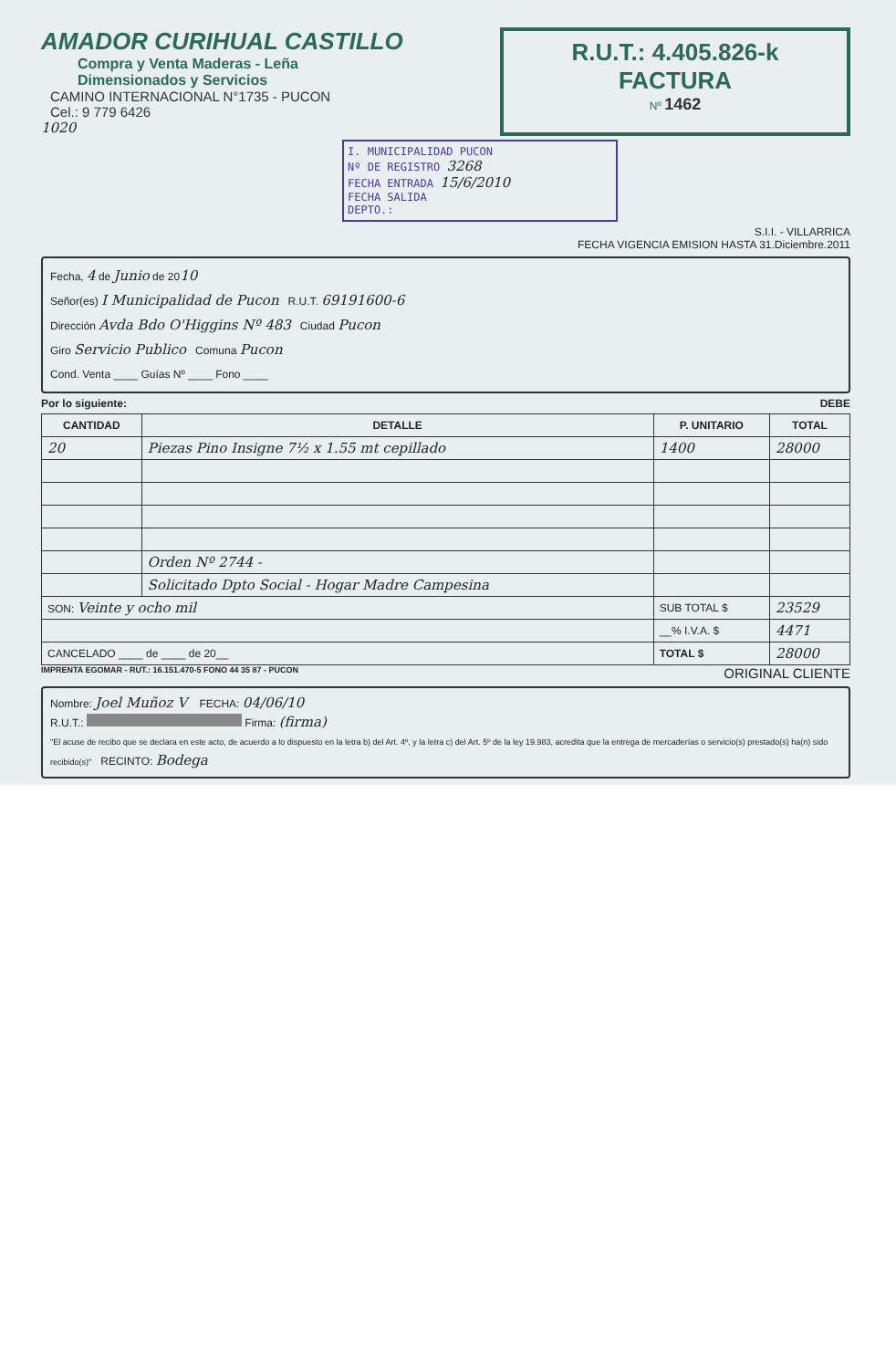AMADOR CURIHUAL CASTILLO
Compra y Venta Maderas - Leña
Dimensionados y Servicios
CAMINO INTERNACIONAL N°1735 - PUCON
Cel.: 9 779 6426
1020
R.U.T.: 4.405.826-k
FACTURA
Nº 1462
I. MUNICIPALIDAD PUCON
Nº DE REGISTRO 3268
FECHA ENTRADA 15/6/2010
FECHA SALIDA
DEPTO.:
S.I.I. - VILLARRICA
FECHA VIGENCIA EMISION HASTA 31.Diciembre.2011
Fecha, 4 de Junio de 2010
Señor(es) I Municipalidad de Pucon R.U.T. 69191600-6
Dirección Avda Bdo O'Higgins Nº 483 Ciudad Pucon
Giro Servicio Publico Comuna Pucon
Cond. Venta ____ Guías Nº ____ Fono ____
Por lo siguiente: DEBE
| CANTIDAD | DETALLE | P. UNITARIO | TOTAL |
| --- | --- | --- | --- |
| 20 | Piezas Pino Insigne 7½ x 1.55 mt cepillado | 1400 | 28000 |
| | Orden Nº 2744 - | | |
| | Solicitado Dpto Social - Hogar Madre Campesina | | |
| SON: Veinte y ocho mil | | SUB TOTAL $ | 23529 |
| | | __% I.V.A. $ | 4471 |
| CANCELADO ____ de ____ de 20__ | | TOTAL $ | 28000 |
IMPRENTA EGOMAR - RUT.: 16.151.470-5 FONO 44 35 87 - PUCON ORIGINAL CLIENTE
Nombre: Joel Muñoz V FECHA: 04/06/10
R.U.T.: Firma: (firma)
"El acuse de recibo que se declara en este acto, de acuerdo a lo dispuesto en la letra b) del Art. 4º, y la letra c) del Art. 5º de la ley 19.983, acredita que la entrega de mercaderías o servicio(s) prestado(s) ha(n) sido recibido(s)" RECINTO: Bodega